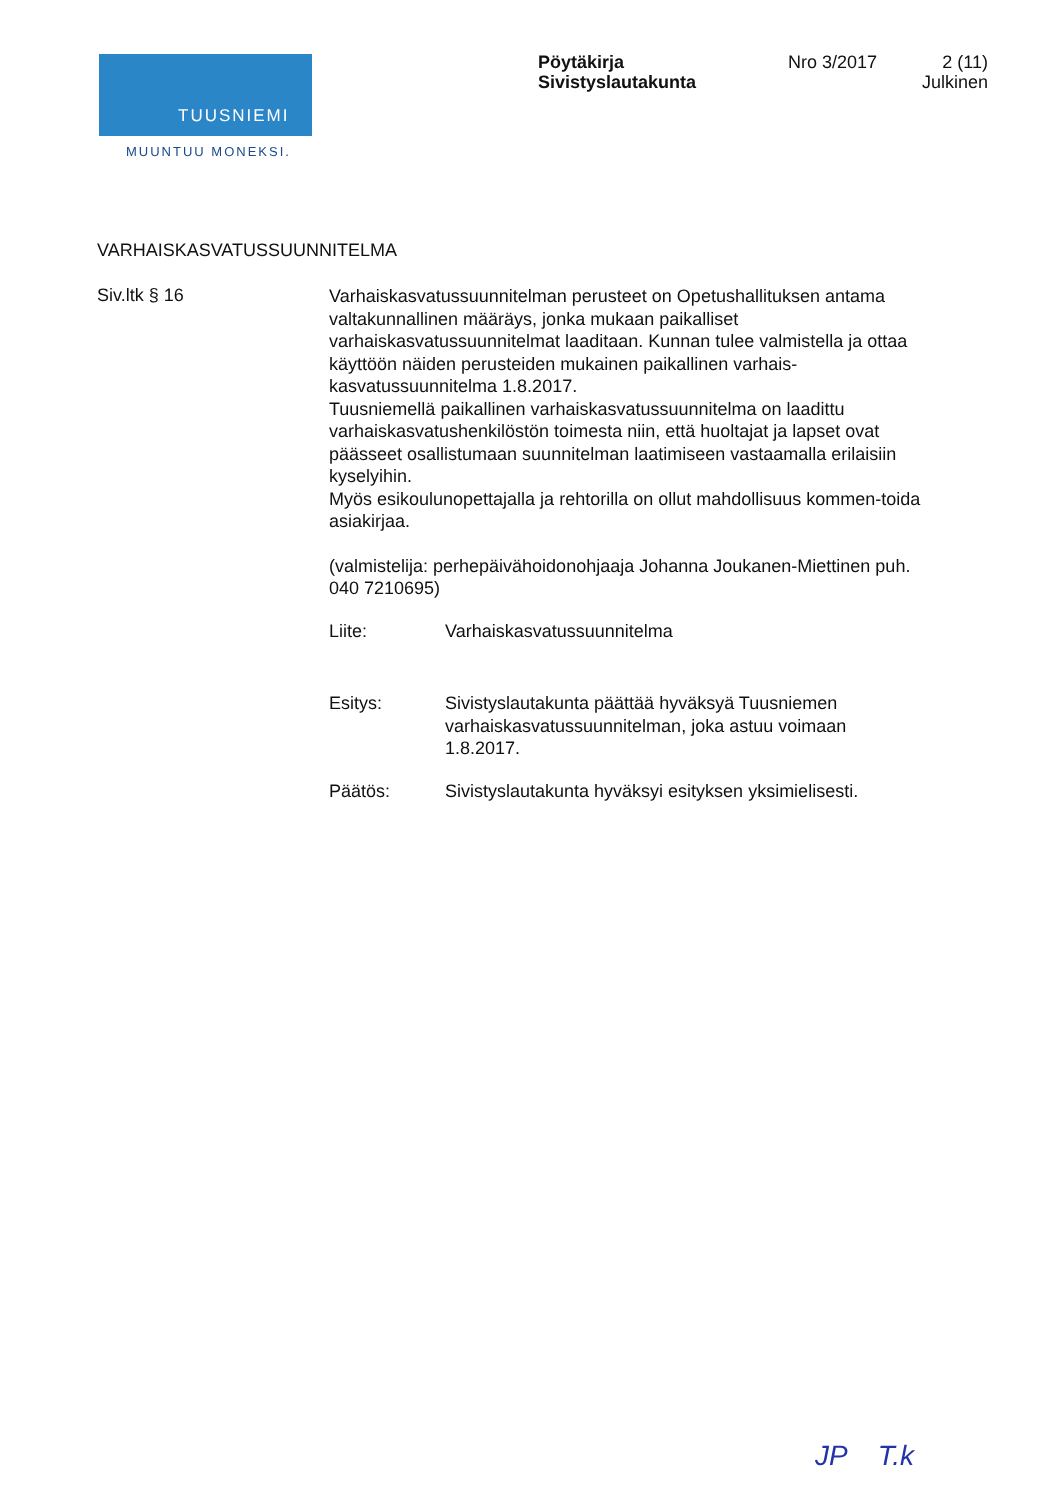TUUSNIEMI
MUUNTUU MONEKSI.
Pöytäkirja
Sivistyslautakunta
Nro 3/2017 2 (11)
Julkinen
VARHAISKASVATUSSUUNNITELMA
Siv.ltk § 16
Varhaiskasvatussuunnitelman perusteet on Opetushallituksen antama valtakunnallinen määräys, jonka mukaan paikalliset varhaiskasvatussuunnitelmat laaditaan. Kunnan tulee valmistella ja ottaa käyttöön näiden perusteiden mukainen paikallinen varhais-kasvatussuunnitelma 1.8.2017.
Tuusniemellä paikallinen varhaiskasvatussuunnitelma on laadittu varhaiskasvatushenkilöstön toimesta niin, että huoltajat ja lapset ovat päässeet osallistumaan suunnitelman laatimiseen vastaamalla erilaisiin kyselyihin.
Myös esikoulunopettajalla ja rehtorilla on ollut mahdollisuus kommen-toida asiakirjaa.
(valmistelija: perhepäivähoidonohjaaja Johanna Joukanen-Miettinen puh. 040 7210695)
Liite: Varhaiskasvatussuunnitelma
Esitys: Sivistyslautakunta päättää hyväksyä Tuusniemen varhaiskasvatussuunnitelman, joka astuu voimaan 1.8.2017.
Päätös: Sivistyslautakunta hyväksyi esityksen yksimielisesti.
JP T.k